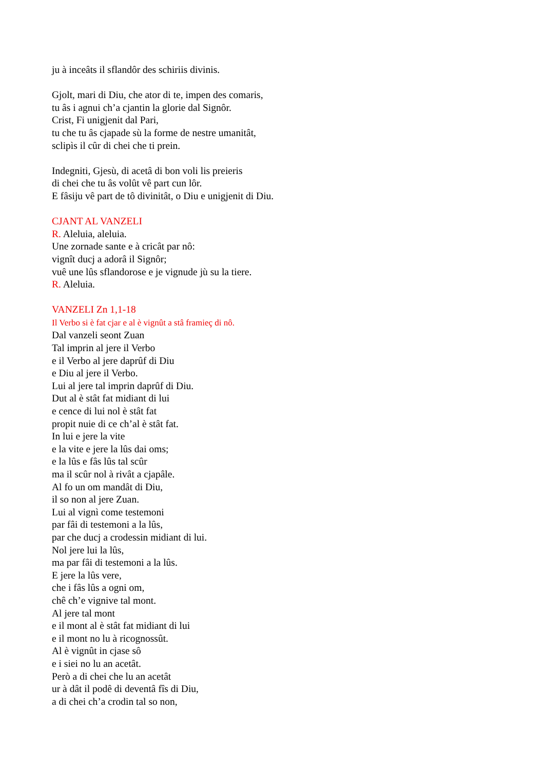ju à inceâts il sflandôr des schiriis divinis.
Gjolt, mari di Diu, che ator di te, impen des comaris,
tu âs i agnui ch’a cjantin la glorie dal Signôr.
Crist, Fi unigjenit dal Pari,
tu che tu âs cjapade sù la forme de nestre umanitât,
sclipìs il cûr di chei che ti prein.
Indegniti, Gjesù, di acetâ di bon voli lis preieris
di chei che tu âs volût vê part cun lôr.
E fâsiju vê part de tô divinitât, o Diu e unigjenit di Diu.
CJANT AL VANZELI
R. Aleluia, aleluia.
Une zornade sante e à cricât par nô:
vignît ducj a adorâ il Signôr;
vuê une lûs sflandorose e je vignude jù su la tiere.
R. Aleluia.
VANZELI Zn 1,1-18
Il Verbo si è fat cjar e al è vignût a stâ framieç di nô.
Dal vanzeli seont Zuan
Tal imprin al jere il Verbo
e il Verbo al jere daprûf di Diu
e Diu al jere il Verbo.
Lui al jere tal imprin daprûf di Diu.
Dut al è stât fat midiant di lui
e cence di lui nol è stât fat
propit nuie di ce ch’al è stât fat.
In lui e jere la vite
e la vite e jere la lûs dai oms;
e la lûs e fâs lûs tal scûr
ma il scûr nol à rivât a cjapâle.
Al fo un om mandât di Diu,
il so non al jere Zuan.
Lui al vignì come testemoni
par fâi di testemoni a la lûs,
par che ducj a crodessin midiant di lui.
Nol jere lui la lûs,
ma par fâi di testemoni a la lûs.
E jere la lûs vere,
che i fâs lûs a ogni om,
chê ch’e vignive tal mont.
Al jere tal mont
e il mont al è stât fat midiant di lui
e il mont no lu à ricognossût.
Al è vignût in cjase sô
e i siei no lu an acetât.
Però a di chei che lu an acetât
ur à dât il podê di deventâ fîs di Diu,
a di chei ch’a crodin tal so non,